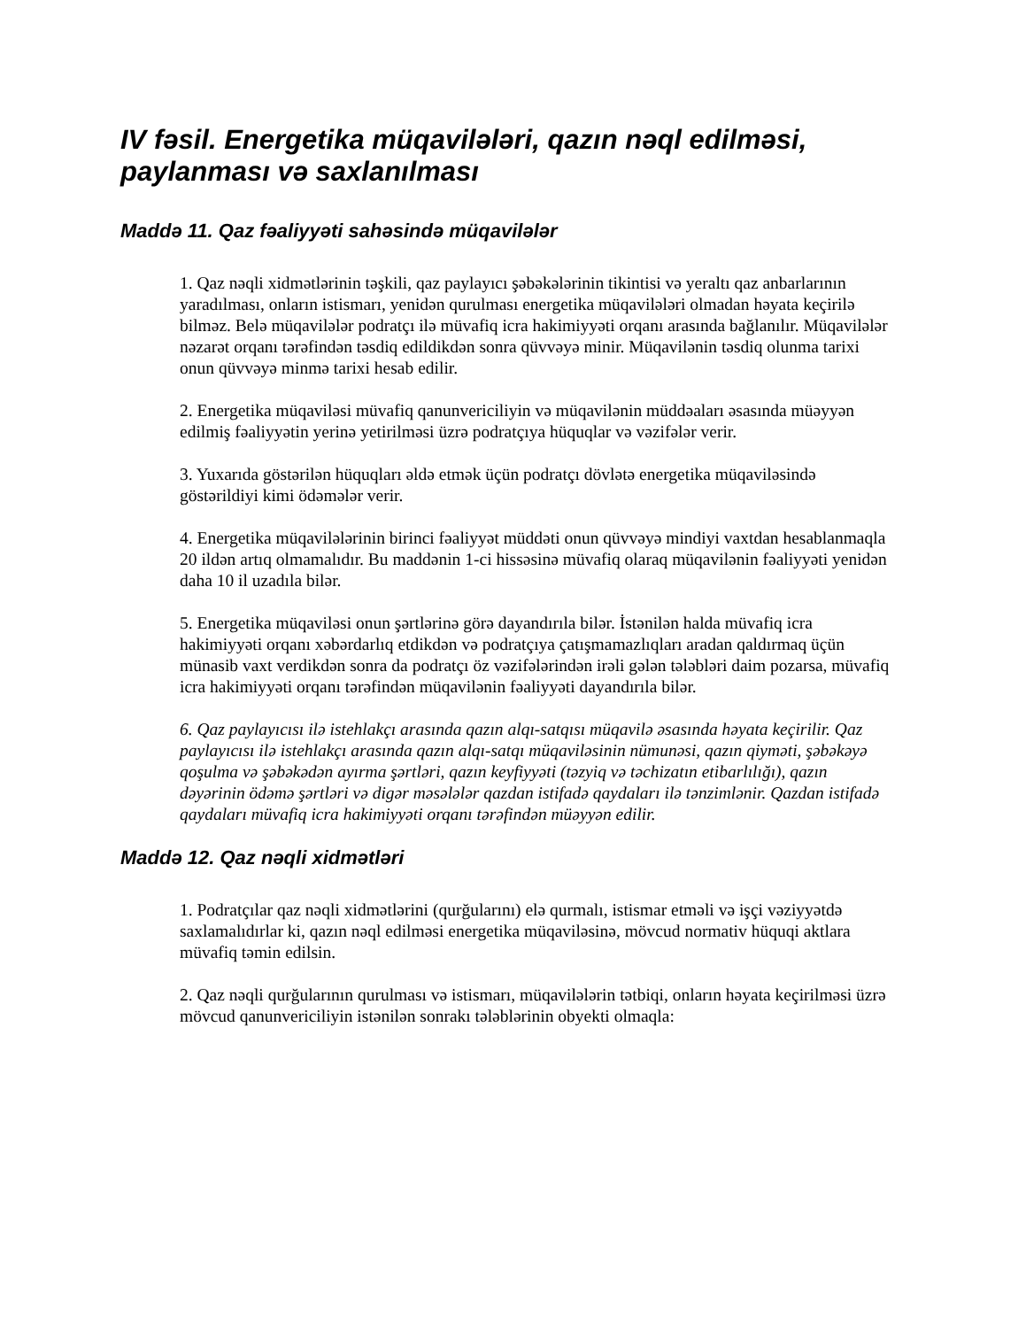IV fəsil. Energetika müqavilələri, qazın nəql edilməsi, paylanması və saxlanılması
Maddə 11. Qaz fəaliyyəti sahəsində müqavilələr
1. Qaz nəqli xidmətlərinin təşkili, qaz paylayıcı şəbəkələrinin tikintisi və yeraltı qaz anbarlarının yaradılması, onların istismarı, yenidən qurulması energetika müqavilələri olmadan həyata keçirilə bilməz. Belə müqavilələr podratçı ilə müvafiq icra hakimiyyəti orqanı arasında bağlanılır. Müqavilələr nəzarət orqanı tərəfindən təsdiq edildikdən sonra qüvvəyə minir. Müqavilənin təsdiq olunma tarixi onun qüvvəyə minmə tarixi hesab edilir.
2. Energetika müqaviləsi müvafiq qanunvericiliyin və müqavilənin müddəaları əsasında müəyyən edilmiş fəaliyyətin yerinə yetirilməsi üzrə podratçıya hüquqlar və vəzifələr verir.
3. Yuxarıda göstərilən hüquqları əldə etmək üçün podratçı dövlətə energetika müqaviləsində göstərildiyi kimi ödəmələr verir.
4. Energetika müqavilələrinin birinci fəaliyyət müddəti onun qüvvəyə mindiyi vaxtdan hesablanmaqla 20 ildən artıq olmamalıdır. Bu maddənin 1-ci hissəsinə müvafiq olaraq müqavilənin fəaliyyəti yenidən daha 10 il uzadıla bilər.
5. Energetika müqaviləsi onun şərtlərinə görə dayandırıla bilər. İstənilən halda müvafiq icra hakimiyyəti orqanı xəbərdarlıq etdikdən və podratçıya çatışmamazlıqları aradan qaldırmaq üçün münasib vaxt verdikdən sonra da podratçı öz vəzifələrindən irəli gələn tələbləri daim pozarsa, müvafiq icra hakimiyyəti orqanı tərəfindən müqavilənin fəaliyyəti dayandırıla bilər.
6. Qaz paylayıcısı ilə istehlakçı arasında qazın alqı-satqısı müqavilə əsasında həyata keçirilir. Qaz paylayıcısı ilə istehlakçı arasında qazın alqı-satqı müqaviləsinin nümunəsi, qazın qiyməti, şəbəkəyə qoşulma və şəbəkədən ayırma şərtləri, qazın keyfiyyəti (təzyiq və təchizatın etibarlılığı), qazın dəyərinin ödəmə şərtləri və digər məsələlər qazdan istifadə qaydaları ilə tənzimlənir. Qazdan istifadə qaydaları müvafiq icra hakimiyyəti orqanı tərəfindən müəyyən edilir.
Maddə 12. Qaz nəqli xidmətləri
1. Podratçılar qaz nəqli xidmətlərini (qurğularını) elə qurmalı, istismar etməli və işçi vəziyyətdə saxlamalıdırlar ki, qazın nəql edilməsi energetika müqaviləsinə, mövcud normativ hüquqi aktlara müvafiq təmin edilsin.
2. Qaz nəqli qurğularının qurulması və istismarı, müqavilələrin tətbiqi, onların həyata keçirilməsi üzrə mövcud qanunvericiliyin istənilən sonrakı tələblərinin obyekti olmaqla: